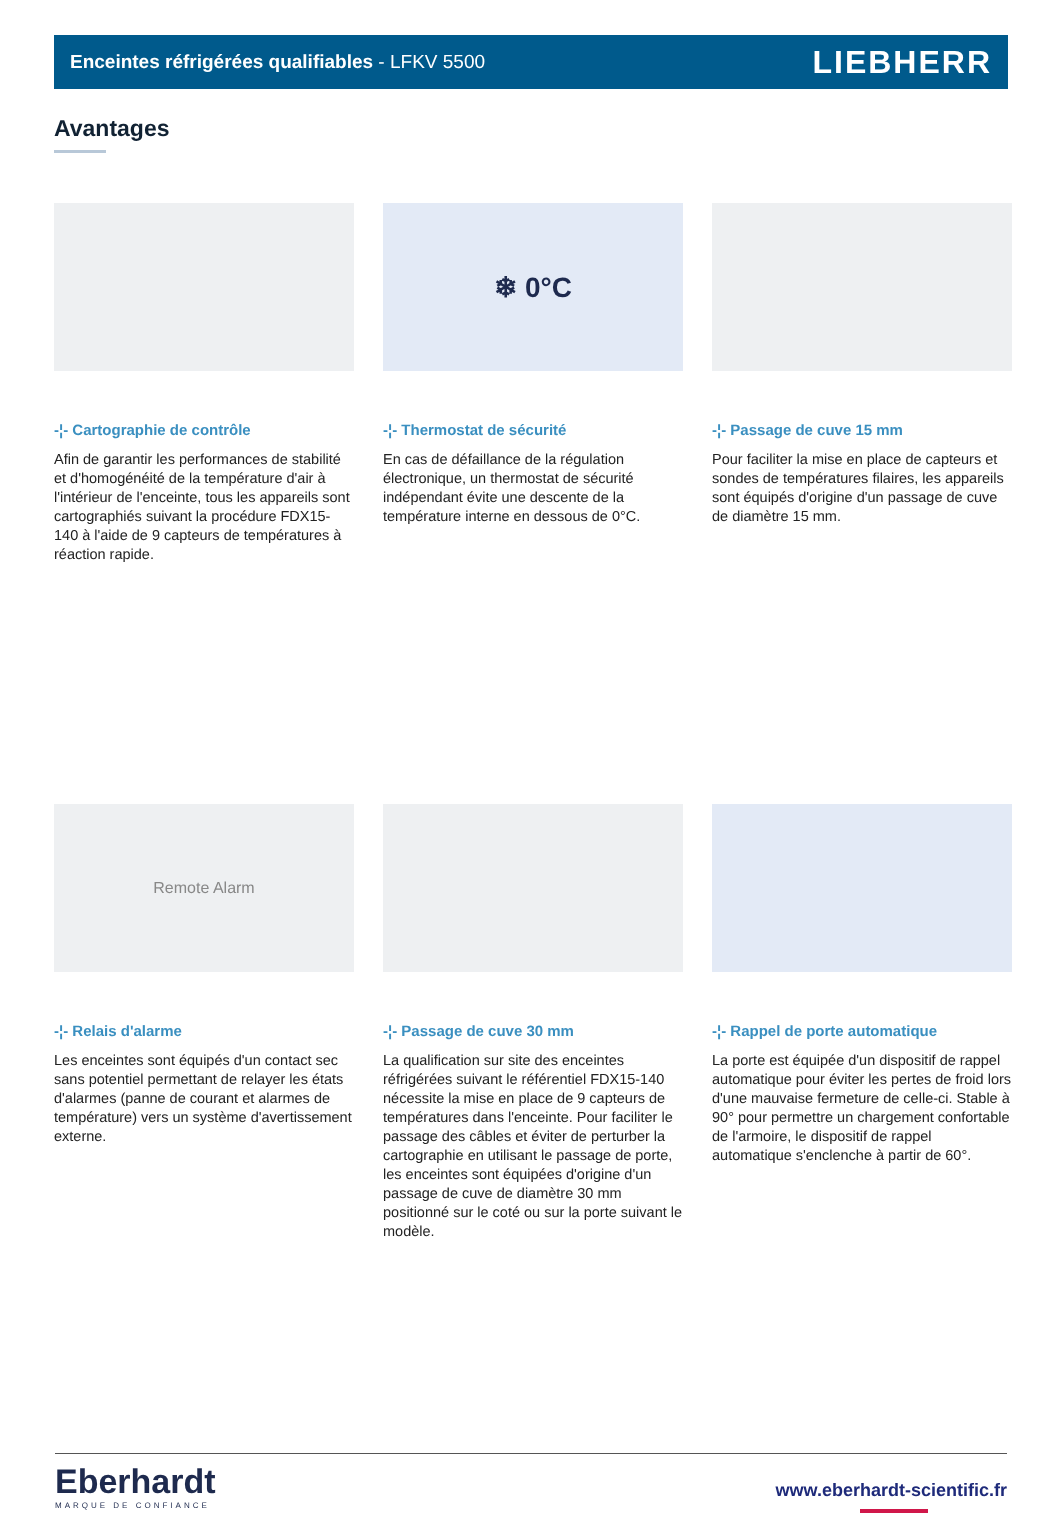Enceintes réfrigérées qualifiables - LFKV 5500 LIEBHERR
Avantages
-¦- Cartographie de contrôle
Afin de garantir les performances de stabilité et d'homogénéité de la température d'air à l'intérieur de l'enceinte, tous les appareils sont cartographiés suivant la procédure FDX15-140 à l'aide de 9 capteurs de températures à réaction rapide.
❄ 0°C
-¦- Thermostat de sécurité
En cas de défaillance de la régulation électronique, un thermostat de sécurité indépendant évite une descente de la température interne en dessous de 0°C.
-¦- Passage de cuve 15 mm
Pour faciliter la mise en place de capteurs et sondes de températures filaires, les appareils sont équipés d'origine d'un passage de cuve de diamètre 15 mm.
Remote Alarm
-¦- Relais d'alarme
Les enceintes sont équipés d'un contact sec sans potentiel permettant de relayer les états d'alarmes (panne de courant et alarmes de température) vers un système d'avertissement externe.
-¦- Passage de cuve 30 mm
La qualification sur site des enceintes réfrigérées suivant le référentiel FDX15-140 nécessite la mise en place de 9 capteurs de températures dans l'enceinte. Pour faciliter le passage des câbles et éviter de perturber la cartographie en utilisant le passage de porte, les enceintes sont équipées d'origine d'un passage de cuve de diamètre 30 mm positionné sur le coté ou sur la porte suivant le modèle.
-¦- Rappel de porte automatique
La porte est équipée d'un dispositif de rappel automatique pour éviter les pertes de froid lors d'une mauvaise fermeture de celle-ci. Stable à 90° pour permettre un chargement confortable de l'armoire, le dispositif de rappel automatique s'enclenche à partir de 60°.
Eberhardt
MARQUE DE CONFIANCE
www.eberhardt-scientific.fr